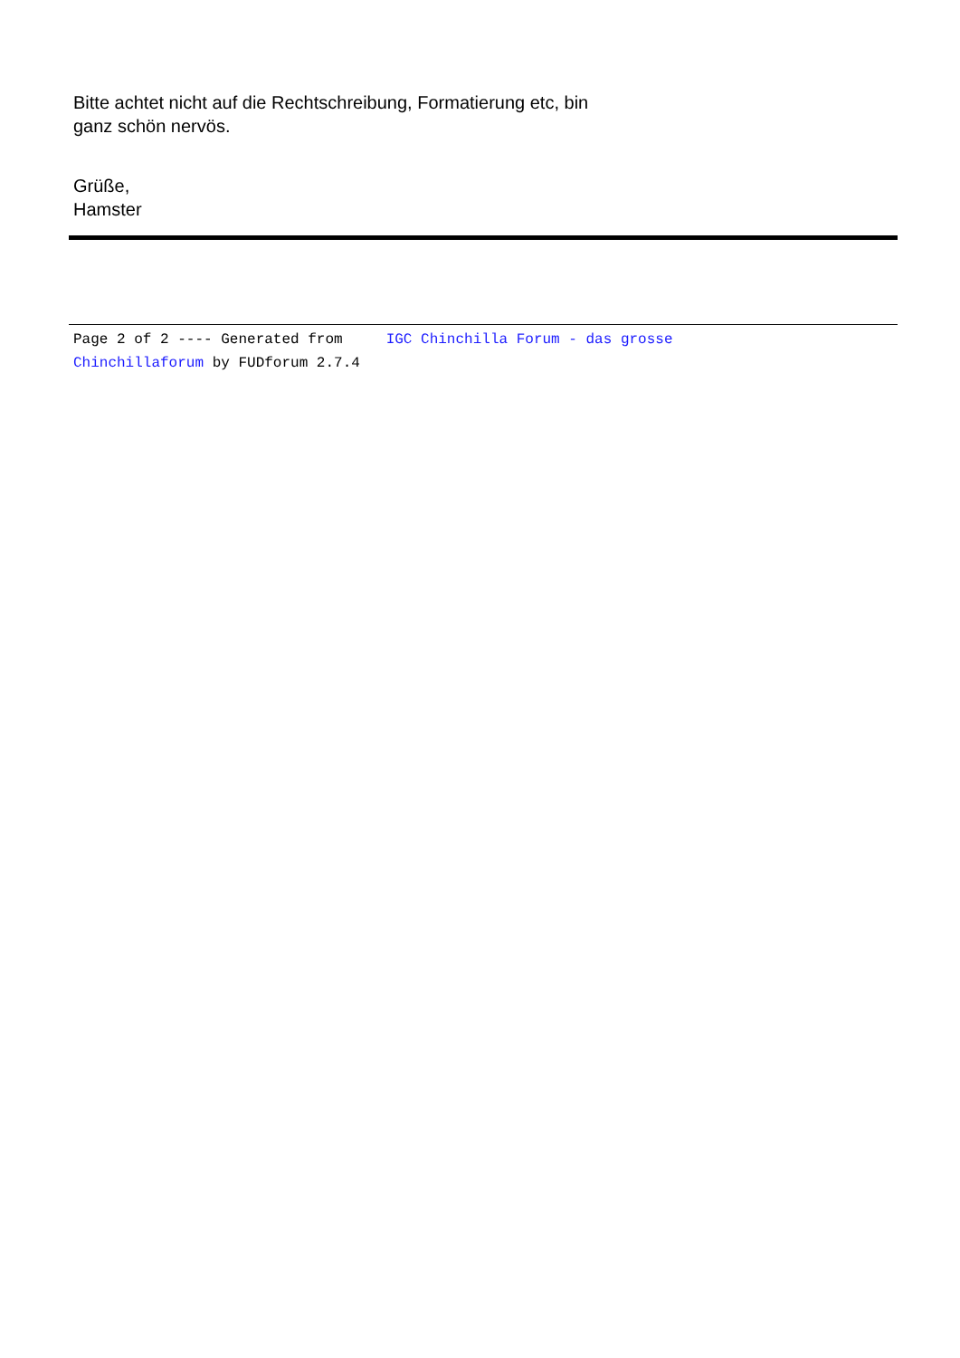Bitte achtet nicht auf die Rechtschreibung, Formatierung etc, bin
ganz schön nervös.
Grüße,
Hamster
Page 2 of 2 ---- Generated from IGC Chinchilla Forum - das grosse
Chinchillaforum by FUDforum 2.7.4